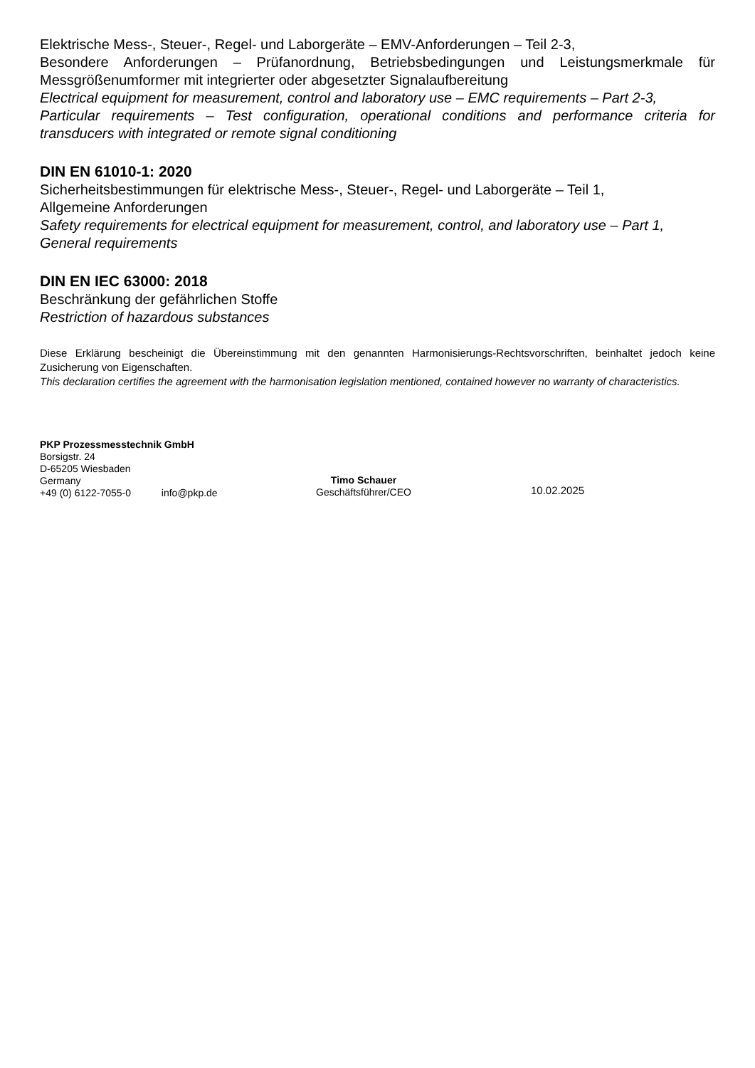Elektrische Mess-, Steuer-, Regel- und Laborgeräte – EMV-Anforderungen – Teil 2-3,
Besondere Anforderungen – Prüfanordnung, Betriebsbedingungen und Leistungsmerkmale für Messgrößenumformer mit integrierter oder abgesetzter Signalaufbereitung
Electrical equipment for measurement, control and laboratory use – EMC requirements – Part 2-3,
Particular requirements – Test configuration, operational conditions and performance criteria for transducers with integrated or remote signal conditioning
DIN EN 61010-1: 2020
Sicherheitsbestimmungen für elektrische Mess-, Steuer-, Regel- und Laborgeräte – Teil 1,
Allgemeine Anforderungen
Safety requirements for electrical equipment for measurement, control, and laboratory use – Part 1,
General requirements
DIN EN IEC 63000: 2018
Beschränkung der gefährlichen Stoffe
Restriction of hazardous substances
Diese Erklärung bescheinigt die Übereinstimmung mit den genannten Harmonisierungs-Rechtsvorschriften, beinhaltet jedoch keine Zusicherung von Eigenschaften.
This declaration certifies the agreement with the harmonisation legislation mentioned, contained however no warranty of characteristics.
PKP Prozessmesstechnik GmbH
Borsigstr. 24
D-65205 Wiesbaden
Germany
+49 (0) 6122-7055-0 info@pkp.de
Timo Schauer
Geschäftsführer/CEO
10.02.2025